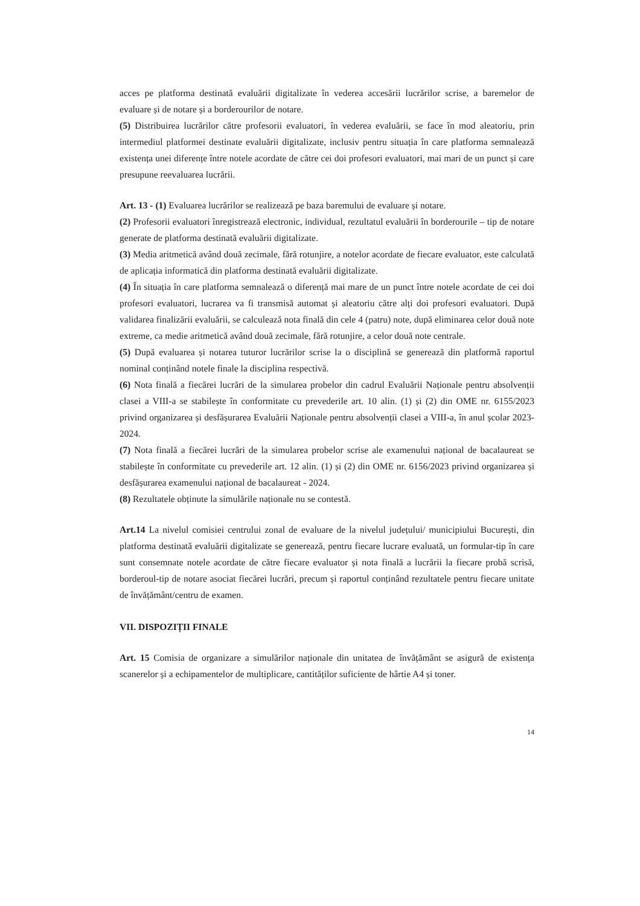acces pe platforma destinată evaluării digitalizate în vederea accesării lucrărilor scrise, a baremelor de evaluare și de notare și a borderourilor de notare.
(5) Distribuirea lucrărilor către profesorii evaluatori, în vederea evaluării, se face în mod aleatoriu, prin intermediul platformei destinate evaluării digitalizate, inclusiv pentru situația în care platforma semnalează existența unei diferențe între notele acordate de către cei doi profesori evaluatori, mai mari de un punct și care presupune reevaluarea lucrării.
Art. 13 - (1) Evaluarea lucrărilor se realizează pe baza baremului de evaluare și notare.
(2) Profesorii evaluatori înregistrează electronic, individual, rezultatul evaluării în borderourile – tip de notare generate de platforma destinată evaluării digitalizate.
(3) Media aritmetică având două zecimale, fără rotunjire, a notelor acordate de fiecare evaluator, este calculată de aplicația informatică din platforma destinată evaluării digitalizate.
(4) În situația în care platforma semnalează o diferență mai mare de un punct între notele acordate de cei doi profesori evaluatori, lucrarea va fi transmisă automat și aleatoriu către alți doi profesori evaluatori. După validarea finalizării evaluării, se calculează nota finală din cele 4 (patru) note, după eliminarea celor două note extreme, ca medie aritmetică având două zecimale, fără rotunjire, a celor două note centrale.
(5) După evaluarea și notarea tuturor lucrărilor scrise la o disciplină se generează din platformă raportul nominal conținând notele finale la disciplina respectivă.
(6) Nota finală a fiecărei lucrări de la simularea probelor din cadrul Evaluării Naționale pentru absolvenții clasei a VIII-a se stabilește în conformitate cu prevederile art. 10 alin. (1) și (2) din OME nr. 6155/2023 privind organizarea și desfășurarea Evaluării Naționale pentru absolvenții clasei a VIII-a, în anul școlar 2023-2024.
(7) Nota finală a fiecărei lucrări de la simularea probelor scrise ale examenului național de bacalaureat se stabilește în conformitate cu prevederile art. 12 alin. (1) și (2) din OME nr. 6156/2023 privind organizarea și desfășurarea examenului național de bacalaureat - 2024.
(8) Rezultatele obținute la simulările naționale nu se contestă.
Art.14 La nivelul comisiei centrului zonal de evaluare de la nivelul județului/ municipiului București, din platforma destinată evaluării digitalizate se generează, pentru fiecare lucrare evaluată, un formular-tip în care sunt consemnate notele acordate de către fiecare evaluator și nota finală a lucrării la fiecare probă scrisă, borderoul-tip de notare asociat fiecărei lucrări, precum și raportul conținând rezultatele pentru fiecare unitate de învățământ/centru de examen.
VII. DISPOZIȚII FINALE
Art. 15 Comisia de organizare a simulărilor naționale din unitatea de învățământ se asigură de existența scanerelor și a echipamentelor de multiplicare, cantităților suficiente de hârtie A4 și toner.
14